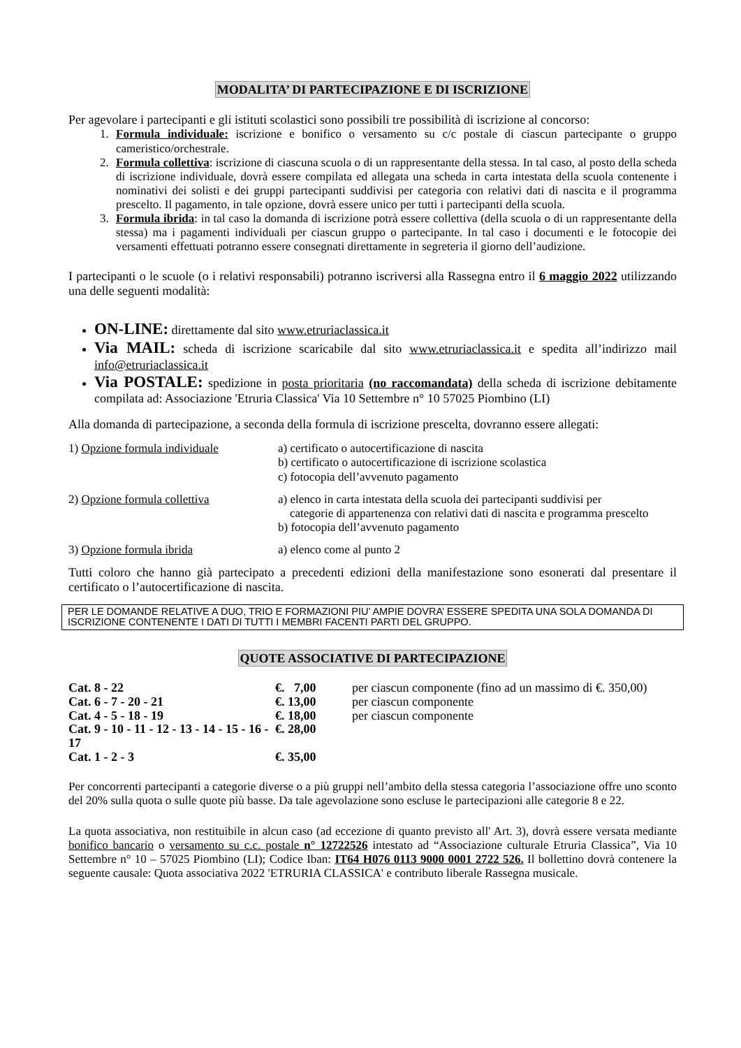MODALITA’ DI PARTECIPAZIONE E DI ISCRIZIONE
Per agevolare i partecipanti e gli istituti scolastici sono possibili tre possibilità di iscrizione al concorso:
1. Formula individuale: iscrizione e bonifico o versamento su c/c postale di ciascun partecipante o gruppo cameristico/orchestrale.
2. Formula collettiva: iscrizione di ciascuna scuola o di un rappresentante della stessa. In tal caso, al posto della scheda di iscrizione individuale, dovrà essere compilata ed allegata una scheda in carta intestata della scuola contenente i nominativi dei solisti e dei gruppi partecipanti suddivisi per categoria con relativi dati di nascita e il programma prescelto. Il pagamento, in tale opzione, dovrà essere unico per tutti i partecipanti della scuola.
3. Formula ibrida: in tal caso la domanda di iscrizione potrà essere collettiva (della scuola o di un rappresentante della stessa) ma i pagamenti individuali per ciascun gruppo o partecipante. In tal caso i documenti e le fotocopie dei versamenti effettuati potranno essere consegnati direttamente in segreteria il giorno dell’audizione.
I partecipanti o le scuole (o i relativi responsabili) potranno iscriversi alla Rassegna entro il 6 maggio 2022 utilizzando una delle seguenti modalità:
ON-LINE: direttamente dal sito www.etruriaclassica.it
Via MAIL: scheda di iscrizione scaricabile dal sito www.etruriaclassica.it e spedita all’indirizzo mail info@etruriaclassica.it
Via POSTALE: spedizione in posta prioritaria (no raccomandata) della scheda di iscrizione debitamente compilata ad: Associazione 'Etruria Classica' Via 10 Settembre n° 10 57025 Piombino (LI)
Alla domanda di partecipazione, a seconda della formula di iscrizione prescelta, dovranno essere allegati:
| 1) Opzione formula individuale | a) certificato o autocertificazione di nascita b) certificato o autocertificazione di iscrizione scolastica c) fotocopia dell’avvenuto pagamento |
| 2) Opzione formula collettiva | a) elenco in carta intestata della scuola dei partecipanti suddivisi per categorie di appartenenza con relativi dati di nascita e programma prescelto b) fotocopia dell’avvenuto pagamento |
| 3) Opzione formula ibrida | a) elenco come al punto 2 |
Tutti coloro che hanno già partecipato a precedenti edizioni della manifestazione sono esonerati dal presentare il certificato o l’autocertificazione di nascita.
PER LE DOMANDE RELATIVE A DUO, TRIO E FORMAZIONI PIU’ AMPIE DOVRA’ ESSERE SPEDITA UNA SOLA DOMANDA DI ISCRIZIONE CONTENENTE I DATI DI TUTTI I MEMBRI FACENTI PARTI DEL GRUPPO.
QUOTE ASSOCIATIVE DI PARTECIPAZIONE
| Cat. 8 - 22 | €. 7,00 | per ciascun componente (fino ad un massimo di €. 350,00) |
| Cat. 6 - 7 - 20 - 21 | €. 13,00 | per ciascun componente |
| Cat. 4 - 5 - 18 - 19 | €. 18,00 | per ciascun componente |
| Cat. 9 - 10 - 11 - 12 - 13 - 14 - 15 - 16 - 17 | €. 28,00 | |
| Cat. 1 - 2 - 3 | €. 35,00 | |
Per concorrenti partecipanti a categorie diverse o a più gruppi nell’ambito della stessa categoria l’associazione offre uno sconto del 20% sulla quota o sulle quote più basse. Da tale agevolazione sono escluse le partecipazioni alle categorie 8 e 22.
La quota associativa, non restituibile in alcun caso (ad eccezione di quanto previsto all' Art. 3), dovrà essere versata mediante bonifico bancario o versamento su c.c. postale n° 12722526 intestato ad “Associazione culturale Etruria Classica”, Via 10 Settembre n° 10 – 57025 Piombino (LI); Codice Iban: IT64 H076 0113 9000 0001 2722 526. Il bollettino dovrà contenere la seguente causale: Quota associativa 2022 'ETRURIA CLASSICA' e contributo liberale Rassegna musicale.